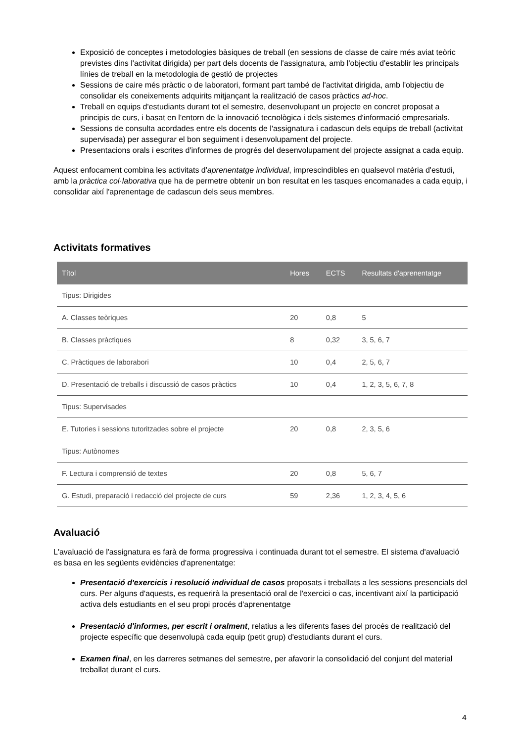Exposició de conceptes i metodologies bàsiques de treball (en sessions de classe de caire més aviat teòric previstes dins l'activitat dirigida) per part dels docents de l'assignatura, amb l'objectiu d'establir les principals línies de treball en la metodologia de gestió de projectes
Sessions de caire més pràctic o de laboratori, formant part també de l'activitat dirigida, amb l'objectiu de consolidar els coneixements adquirits mitjançant la realització de casos pràctics ad-hoc.
Treball en equips d'estudiants durant tot el semestre, desenvolupant un projecte en concret proposat a principis de curs, i basat en l'entorn de la innovació tecnològica i dels sistemes d'informació empresarials.
Sessions de consulta acordades entre els docents de l'assignatura i cadascun dels equips de treball (activitat supervisada) per assegurar el bon seguiment i desenvolupament del projecte.
Presentacions orals i escrites d'informes de progrés del desenvolupament del projecte assignat a cada equip.
Aquest enfocament combina les activitats d'aprenentatge individual, imprescindibles en qualsevol matèria d'estudi, amb la pràctica col·laborativa que ha de permetre obtenir un bon resultat en les tasques encomanades a cada equip, i consolidar així l'aprenentage de cadascun dels seus membres.
Activitats formatives
| Títol | Hores | ECTS | Resultats d'aprenentatge |
| --- | --- | --- | --- |
| Tipus: Dirigides | | | |
| A. Classes teòriques | 20 | 0,8 | 5 |
| B. Classes pràctiques | 8 | 0,32 | 3, 5, 6, 7 |
| C. Pràctiques de laborabori | 10 | 0,4 | 2, 5, 6, 7 |
| D. Presentació de treballs i discussió de casos pràctics | 10 | 0,4 | 1, 2, 3, 5, 6, 7, 8 |
| Tipus: Supervisades | | | |
| E. Tutories i sessions tutoritzades sobre el projecte | 20 | 0,8 | 2, 3, 5, 6 |
| Tipus: Autònomes | | | |
| F. Lectura i comprensió de textes | 20 | 0,8 | 5, 6, 7 |
| G. Estudi, preparació i redacció del projecte de curs | 59 | 2,36 | 1, 2, 3, 4, 5, 6 |
Avaluació
L'avaluació de l'assignatura es farà de forma progressiva i continuada durant tot el semestre. El sistema d'avaluació es basa en les següents evidències d'aprenentatge:
Presentació d'exercicis i resolució individual de casos proposats i treballats a les sessions presencials del curs. Per alguns d'aquests, es requerirà la presentació oral de l'exercici o cas, incentivant així la participació activa dels estudiants en el seu propi procés d'aprenentatge
Presentació d'informes, per escrit i oralment, relatius a les diferents fases del procés de realització del projecte específic que desenvolupà cada equip (petit grup) d'estudiants durant el curs.
Examen final, en les darreres setmanes del semestre, per afavorir la consolidació del conjunt del material treballat durant el curs.
4